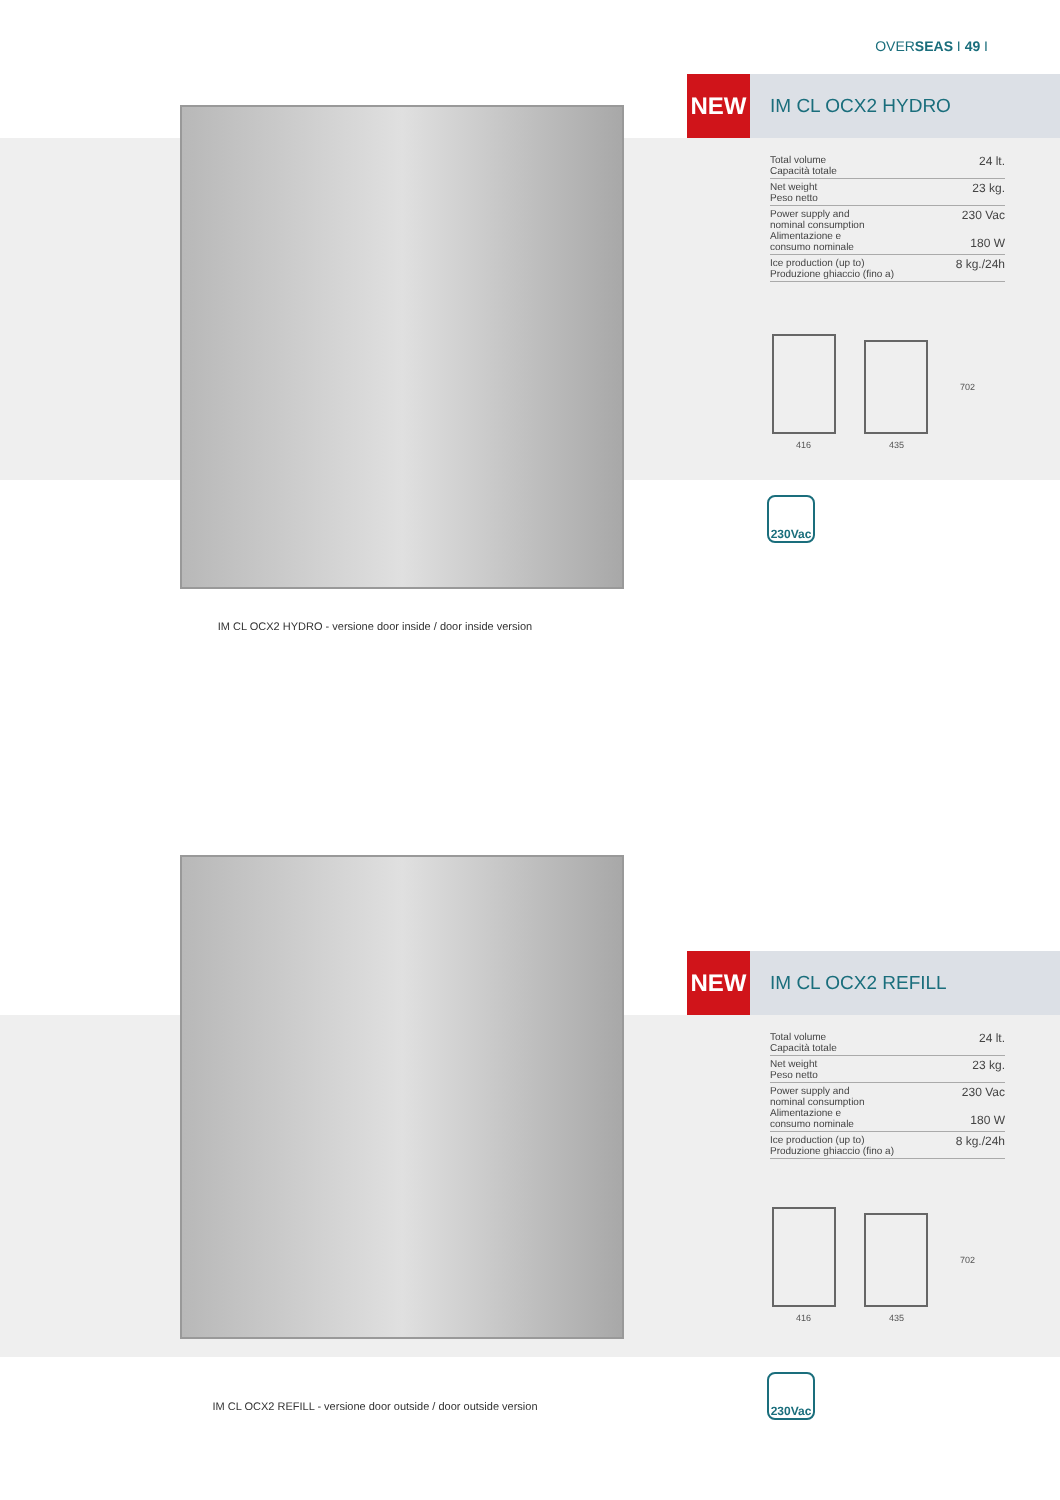OVERSEAS I 49 I
IM CL OCX2 HYDRO - versione door inside / door inside version
NEW
IM CL OCX2 HYDRO
| Total volume Capacità totale | 24 lt. |
| Net weight Peso netto | 23 kg. |
| Power supply and nominal consumption Alimentazione e consumo nominale | 230 Vac 180 W |
| Ice production (up to) Produzione ghiaccio (fino a) | 8 kg./24h |
702
416 435
230Vac
IM CL OCX2 REFILL - versione door outside / door outside version
NEW
IM CL OCX2 REFILL
| Total volume Capacità totale | 24 lt. |
| Net weight Peso netto | 23 kg. |
| Power supply and nominal consumption Alimentazione e consumo nominale | 230 Vac 180 W |
| Ice production (up to) Produzione ghiaccio (fino a) | 8 kg./24h |
702
416 435
230Vac